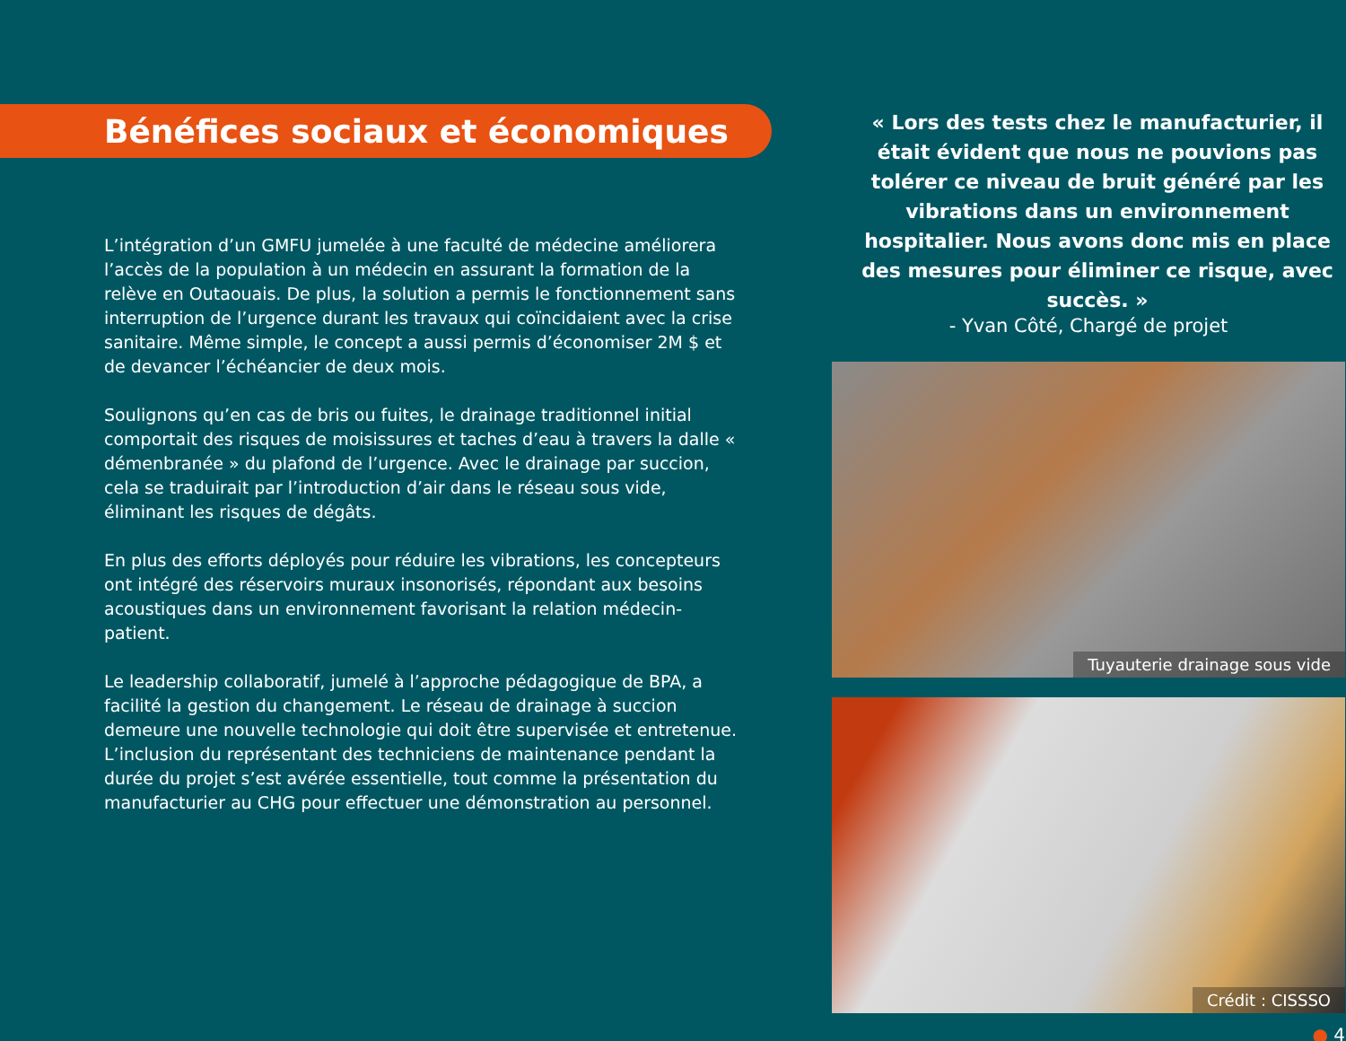Bénéfices sociaux et économiques
L’intégration d’un GMFU jumelée à une faculté de médecine améliorera l’accès de la population à un médecin en assurant la formation de la relève en Outaouais. De plus, la solution a permis le fonctionnement sans interruption de l’urgence durant les travaux qui coïncidaient avec la crise sanitaire. Même simple, le concept a aussi permis d’économiser 2M $ et de devancer l’échéancier de deux mois.
Soulignons qu’en cas de bris ou fuites, le drainage traditionnel initial comportait des risques de moisissures et taches d’eau à travers la dalle « démenbranée » du plafond de l’urgence. Avec le drainage par succion, cela se traduirait par l’introduction d’air dans le réseau sous vide, éliminant les risques de dégâts.
En plus des efforts déployés pour réduire les vibrations, les concepteurs ont intégré des réservoirs muraux insonorisés, répondant aux besoins acoustiques dans un environnement favorisant la relation médecin-patient.
Le leadership collaboratif, jumelé à l’approche pédagogique de BPA, a facilité la gestion du changement. Le réseau de drainage à succion demeure une nouvelle technologie qui doit être supervisée et entretenue. L’inclusion du représentant des techniciens de maintenance pendant la durée du projet s’est avérée essentielle, tout comme la présentation du manufacturier au CHG pour effectuer une démonstration au personnel.
« Lors des tests chez le manufacturier, il était évident que nous ne pouvions pas tolérer ce niveau de bruit généré par les vibrations dans un environnement hospitalier. Nous avons donc mis en place des mesures pour éliminer ce risque, avec succès. »
- Yvan Côté, Chargé de projet
Tuyauterie drainage sous vide
Crédit : CISSSO
● 4